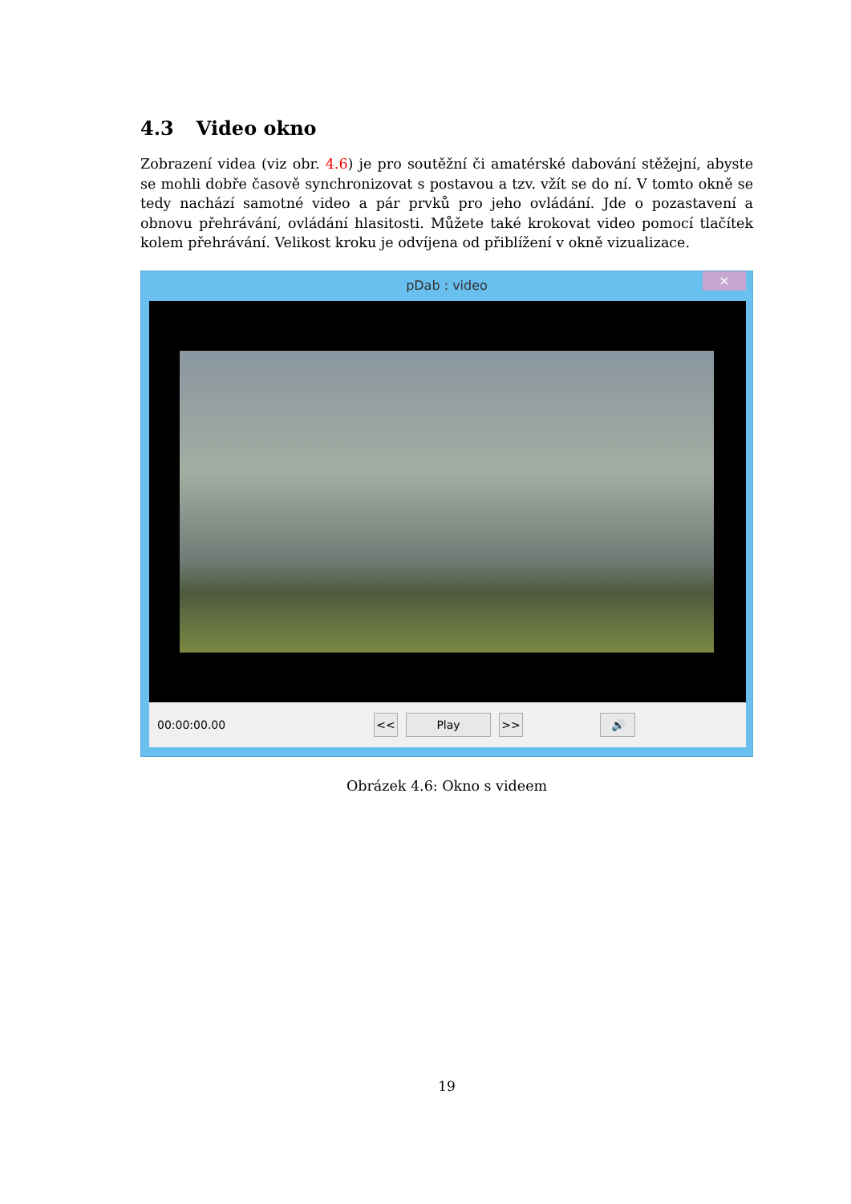4.3 Video okno
Zobrazení videa (viz obr. 4.6) je pro soutěžní či amatérské dabování stěžejní, abyste se mohli dobře časově synchronizovat s postavou a tzv. vžít se do ní. V tomto okně se tedy nachází samotné video a pár prvků pro jeho ovládání. Jde o pozastavení a obnovu přehrávání, ovládání hlasitosti. Můžete také krokovat video pomocí tlačítek kolem přehrávání. Velikost kroku je odvíjena od přiblížení v okně vizualizace.
pDab : video
×
00:00:00.00 << Play >> 🔊
Obrázek 4.6: Okno s videem
19